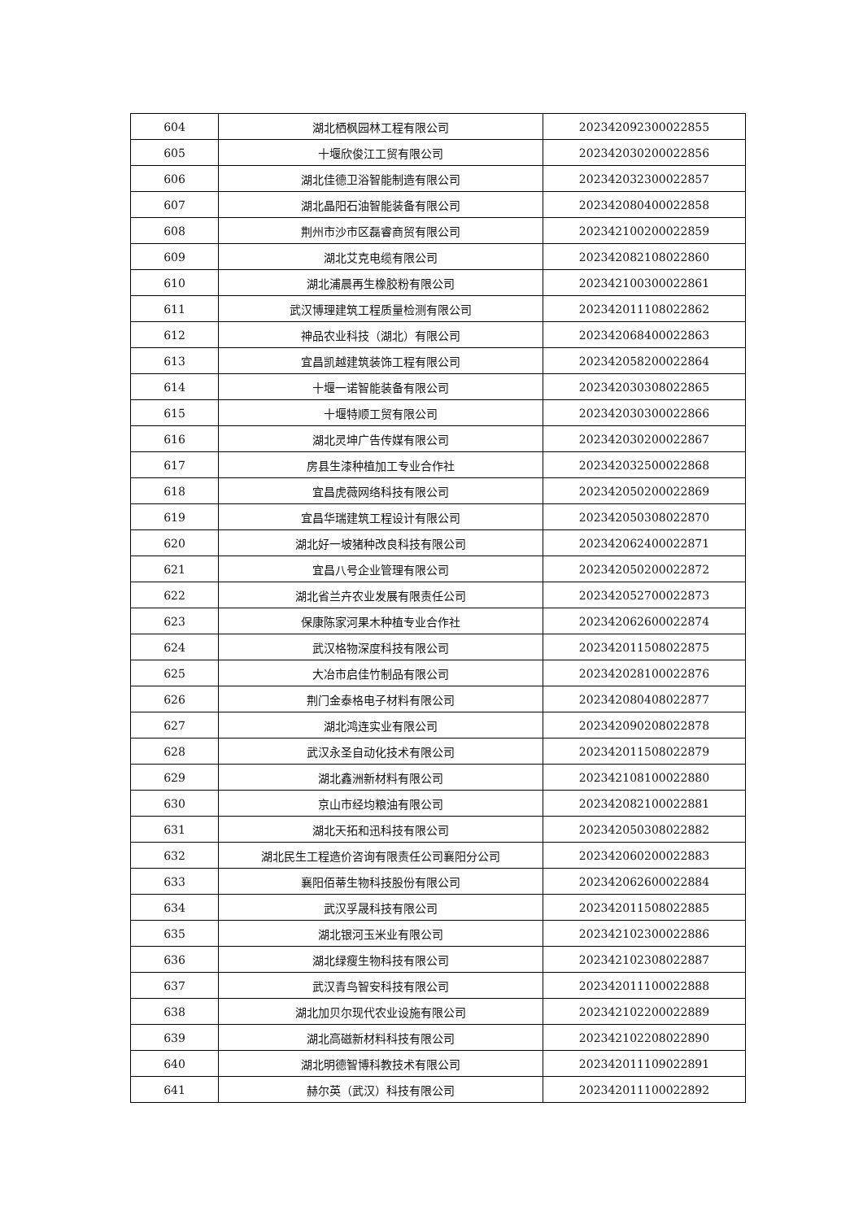| 604 | 湖北栖枫园林工程有限公司 | 202342092300022855 |
| 605 | 十堰欣俊江工贸有限公司 | 202342030200022856 |
| 606 | 湖北佳德卫浴智能制造有限公司 | 202342032300022857 |
| 607 | 湖北晶阳石油智能装备有限公司 | 202342080400022858 |
| 608 | 荆州市沙市区磊睿商贸有限公司 | 202342100200022859 |
| 609 | 湖北艾克电缆有限公司 | 202342082108022860 |
| 610 | 湖北浦晨再生橡胶粉有限公司 | 202342100300022861 |
| 611 | 武汉博理建筑工程质量检测有限公司 | 202342011108022862 |
| 612 | 神品农业科技（湖北）有限公司 | 202342068400022863 |
| 613 | 宜昌凯越建筑装饰工程有限公司 | 202342058200022864 |
| 614 | 十堰一诺智能装备有限公司 | 202342030308022865 |
| 615 | 十堰特顺工贸有限公司 | 202342030300022866 |
| 616 | 湖北灵坤广告传媒有限公司 | 202342030200022867 |
| 617 | 房县生漆种植加工专业合作社 | 202342032500022868 |
| 618 | 宜昌虎薇网络科技有限公司 | 202342050200022869 |
| 619 | 宜昌华瑞建筑工程设计有限公司 | 202342050308022870 |
| 620 | 湖北好一坡猪种改良科技有限公司 | 202342062400022871 |
| 621 | 宜昌八号企业管理有限公司 | 202342050200022872 |
| 622 | 湖北省兰卉农业发展有限责任公司 | 202342052700022873 |
| 623 | 保康陈家河果木种植专业合作社 | 202342062600022874 |
| 624 | 武汉格物深度科技有限公司 | 202342011508022875 |
| 625 | 大冶市启佳竹制品有限公司 | 202342028100022876 |
| 626 | 荆门金泰格电子材料有限公司 | 202342080408022877 |
| 627 | 湖北鸿连实业有限公司 | 202342090208022878 |
| 628 | 武汉永圣自动化技术有限公司 | 202342011508022879 |
| 629 | 湖北鑫洲新材料有限公司 | 202342108100022880 |
| 630 | 京山市经均粮油有限公司 | 202342082100022881 |
| 631 | 湖北天拓和迅科技有限公司 | 202342050308022882 |
| 632 | 湖北民生工程造价咨询有限责任公司襄阳分公司 | 202342060200022883 |
| 633 | 襄阳佰蒂生物科技股份有限公司 | 202342062600022884 |
| 634 | 武汉孚晟科技有限公司 | 202342011508022885 |
| 635 | 湖北银河玉米业有限公司 | 202342102300022886 |
| 636 | 湖北绿瘦生物科技有限公司 | 202342102308022887 |
| 637 | 武汉青鸟智安科技有限公司 | 202342011100022888 |
| 638 | 湖北加贝尔现代农业设施有限公司 | 202342102200022889 |
| 639 | 湖北高磁新材料科技有限公司 | 202342102208022890 |
| 640 | 湖北明德智博科教技术有限公司 | 202342011109022891 |
| 641 | 赫尔英（武汉）科技有限公司 | 202342011100022892 |